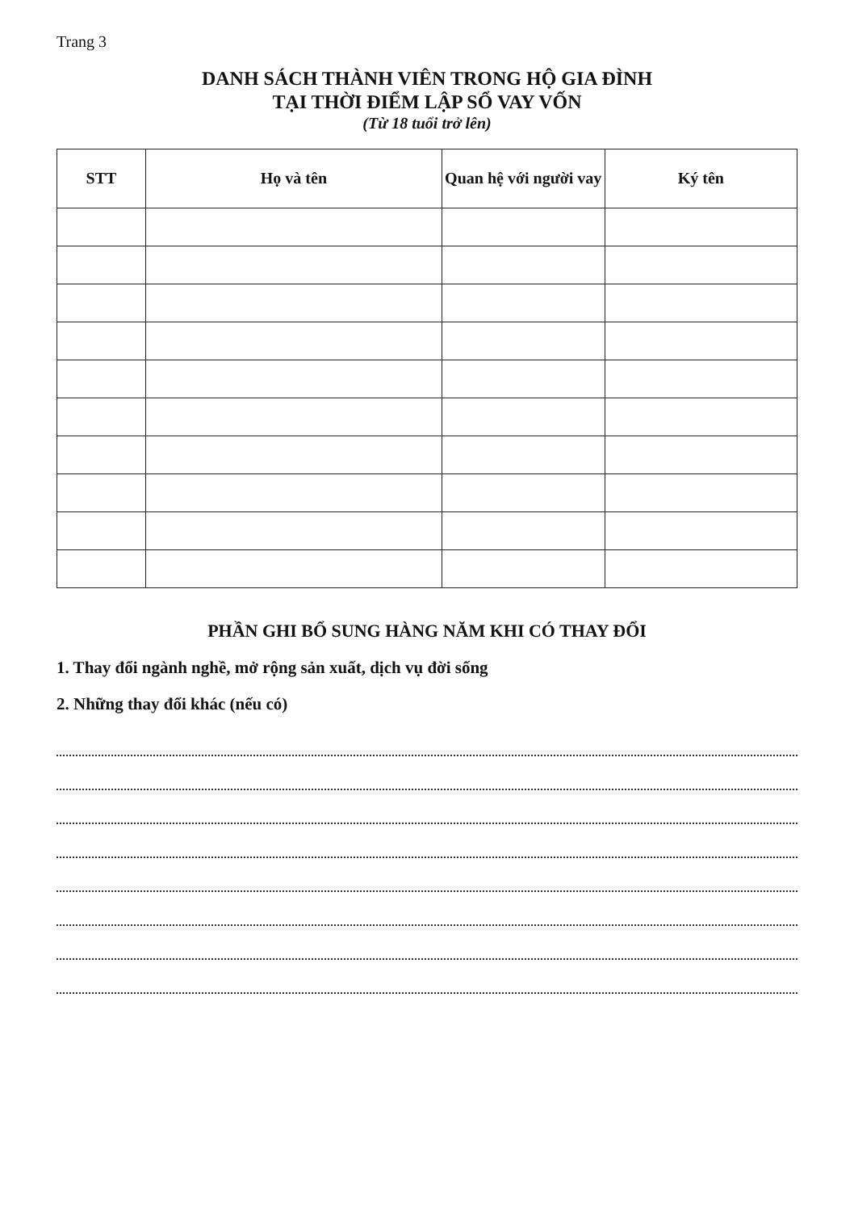Trang 3
DANH SÁCH THÀNH VIÊN TRONG HỘ GIA ĐÌNH
TẠI THỜI ĐIỂM LẬP SỔ VAY VỐN
(Từ 18 tuổi trở lên)
| STT | Họ và tên | Quan hệ với người vay | Ký tên |
| --- | --- | --- | --- |
PHẦN GHI BỔ SUNG HÀNG NĂM KHI CÓ THAY ĐỔI
1. Thay đổi ngành nghề, mở rộng sản xuất, dịch vụ đời sống
2. Những thay đổi khác (nếu có)